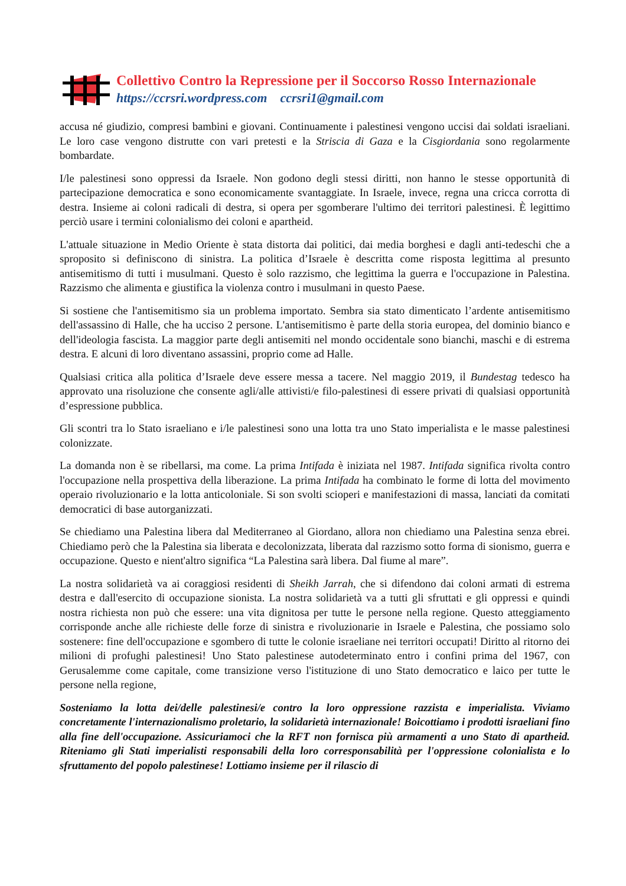Collettivo Contro la Repressione per il Soccorso Rosso Internazionale
https://ccrsri.wordpress.com ccrsri1@gmail.com
accusa né giudizio, compresi bambini e giovani. Continuamente i palestinesi vengono uccisi dai soldati israeliani. Le loro case vengono distrutte con vari pretesti e la Striscia di Gaza e la Cisgiordania sono regolarmente bombardate.
I/le palestinesi sono oppressi da Israele. Non godono degli stessi diritti, non hanno le stesse opportunità di partecipazione democratica e sono economicamente svantaggiate. In Israele, invece, regna una cricca corrotta di destra. Insieme ai coloni radicali di destra, si opera per sgomberare l'ultimo dei territori palestinesi. È legittimo perciò usare i termini colonialismo dei coloni e apartheid.
L'attuale situazione in Medio Oriente è stata distorta dai politici, dai media borghesi e dagli anti-tedeschi che a sproposito si definiscono di sinistra. La politica d’Israele è descritta come risposta legittima al presunto antisemitismo di tutti i musulmani. Questo è solo razzismo, che legittima la guerra e l'occupazione in Palestina. Razzismo che alimenta e giustifica la violenza contro i musulmani in questo Paese.
Si sostiene che l'antisemitismo sia un problema importato. Sembra sia stato dimenticato l’ardente antisemitismo dell'assassino di Halle, che ha ucciso 2 persone. L'antisemitismo è parte della storia europea, del dominio bianco e dell'ideologia fascista. La maggior parte degli antisemiti nel mondo occidentale sono bianchi, maschi e di estrema destra. E alcuni di loro diventano assassini, proprio come ad Halle.
Qualsiasi critica alla politica d’Israele deve essere messa a tacere. Nel maggio 2019, il Bundestag tedesco ha approvato una risoluzione che consente agli/alle attivisti/e filo-palestinesi di essere privati di qualsiasi opportunità d’espressione pubblica.
Gli scontri tra lo Stato israeliano e i/le palestinesi sono una lotta tra uno Stato imperialista e le masse palestinesi colonizzate.
La domanda non è se ribellarsi, ma come. La prima Intifada è iniziata nel 1987. Intifada significa rivolta contro l'occupazione nella prospettiva della liberazione. La prima Intifada ha combinato le forme di lotta del movimento operaio rivoluzionario e la lotta anticoloniale. Si son svolti scioperi e manifestazioni di massa, lanciati da comitati democratici di base autorganizzati.
Se chiediamo una Palestina libera dal Mediterraneo al Giordano, allora non chiediamo una Palestina senza ebrei. Chiediamo però che la Palestina sia liberata e decolonizzata, liberata dal razzismo sotto forma di sionismo, guerra e occupazione. Questo e nient'altro significa “La Palestina sarà libera. Dal fiume al mare”.
La nostra solidarietà va ai coraggiosi residenti di Sheikh Jarrah, che si difendono dai coloni armati di estrema destra e dall'esercito di occupazione sionista. La nostra solidarietà va a tutti gli sfruttati e gli oppressi e quindi nostra richiesta non può che essere: una vita dignitosa per tutte le persone nella regione. Questo atteggiamento corrisponde anche alle richieste delle forze di sinistra e rivoluzionarie in Israele e Palestina, che possiamo solo sostenere: fine dell'occupazione e sgombero di tutte le colonie israeliane nei territori occupati! Diritto al ritorno dei milioni di profughi palestinesi! Uno Stato palestinese autodeterminato entro i confini prima del 1967, con Gerusalemme come capitale, come transizione verso l'istituzione di uno Stato democratico e laico per tutte le persone nella regione,
Sosteniamo la lotta dei/delle palestinesi/e contro la loro oppressione razzista e imperialista. Viviamo concretamente l'internazionalismo proletario, la solidarietà internazionale! Boicottiamo i prodotti israeliani fino alla fine dell'occupazione. Assicuriamoci che la RFT non fornisca più armamenti a uno Stato di apartheid. Riteniamo gli Stati imperialisti responsabili della loro corresponsabilità per l'oppressione colonialista e lo sfruttamento del popolo palestinese! Lottiamo insieme per il rilascio di